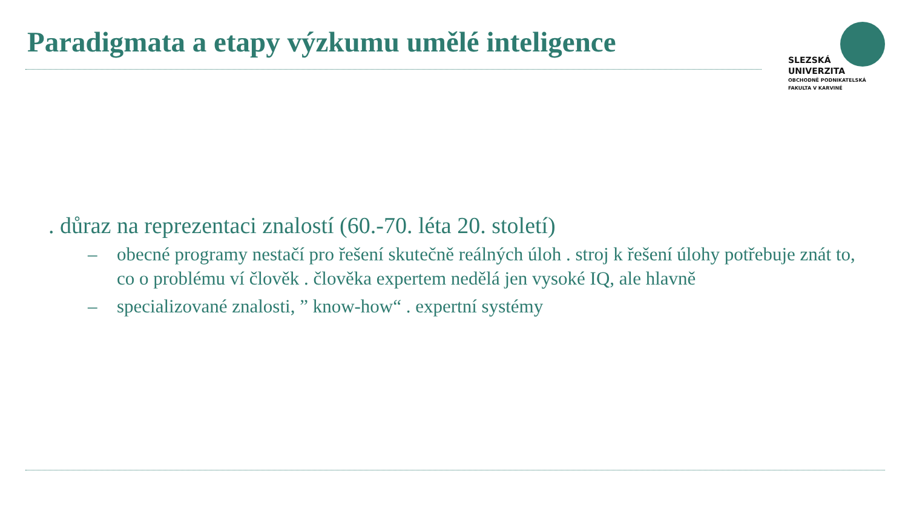Paradigmata a etapy výzkumu umělé inteligence
SLEZSKÁ
UNIVERZITA
OBCHODNĚ PODNIKATELSKÁ
FAKULTA V KARVINÉ
. důraz na reprezentaci znalostí (60.-70. léta 20. století)
– obecné programy nestačí pro řešení skutečně reálných úloh . stroj k řešení úlohy potřebuje znát to, co o problému ví člověk . člověka expertem nedělá jen vysoké IQ, ale hlavně
– specializované znalosti, ” know-how“ . expertní systémy